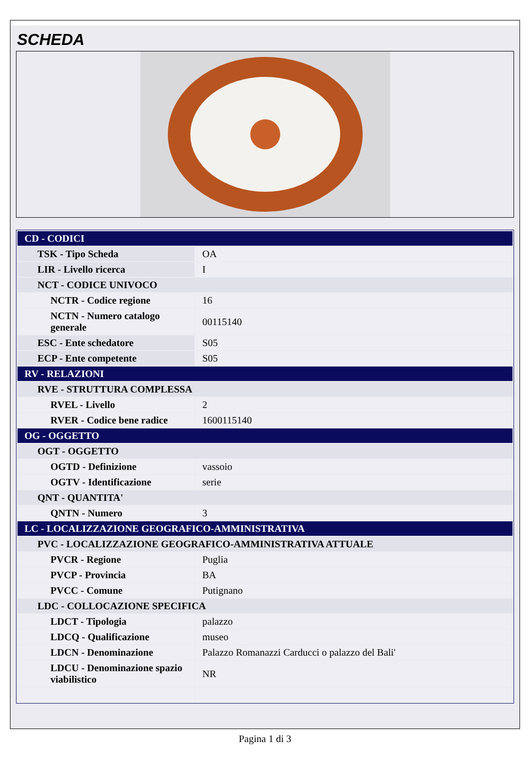SCHEDA
| CD - CODICI | |
| TSK - Tipo Scheda | OA |
| LIR - Livello ricerca | I |
| NCT - CODICE UNIVOCO | |
| NCTR - Codice regione | 16 |
| NCTN - Numero catalogo generale | 00115140 |
| ESC - Ente schedatore | S05 |
| ECP - Ente competente | S05 |
| RV - RELAZIONI | |
| RVE - STRUTTURA COMPLESSA | |
| RVEL - Livello | 2 |
| RVER - Codice bene radice | 1600115140 |
| OG - OGGETTO | |
| OGT - OGGETTO | |
| OGTD - Definizione | vassoio |
| OGTV - Identificazione | serie |
| QNT - QUANTITA' | |
| QNTN - Numero | 3 |
| LC - LOCALIZZAZIONE GEOGRAFICO-AMMINISTRATIVA | |
| PVC - LOCALIZZAZIONE GEOGRAFICO-AMMINISTRATIVA ATTUALE | |
| PVCR - Regione | Puglia |
| PVCP - Provincia | BA |
| PVCC - Comune | Putignano |
| LDC - COLLOCAZIONE SPECIFICA | |
| LDCT - Tipologia | palazzo |
| LDCQ - Qualificazione | museo |
| LDCN - Denominazione | Palazzo Romanazzi Carducci o palazzo del Bali' |
| LDCU - Denominazione spazio viabilistico | NR |
Pagina 1 di 3